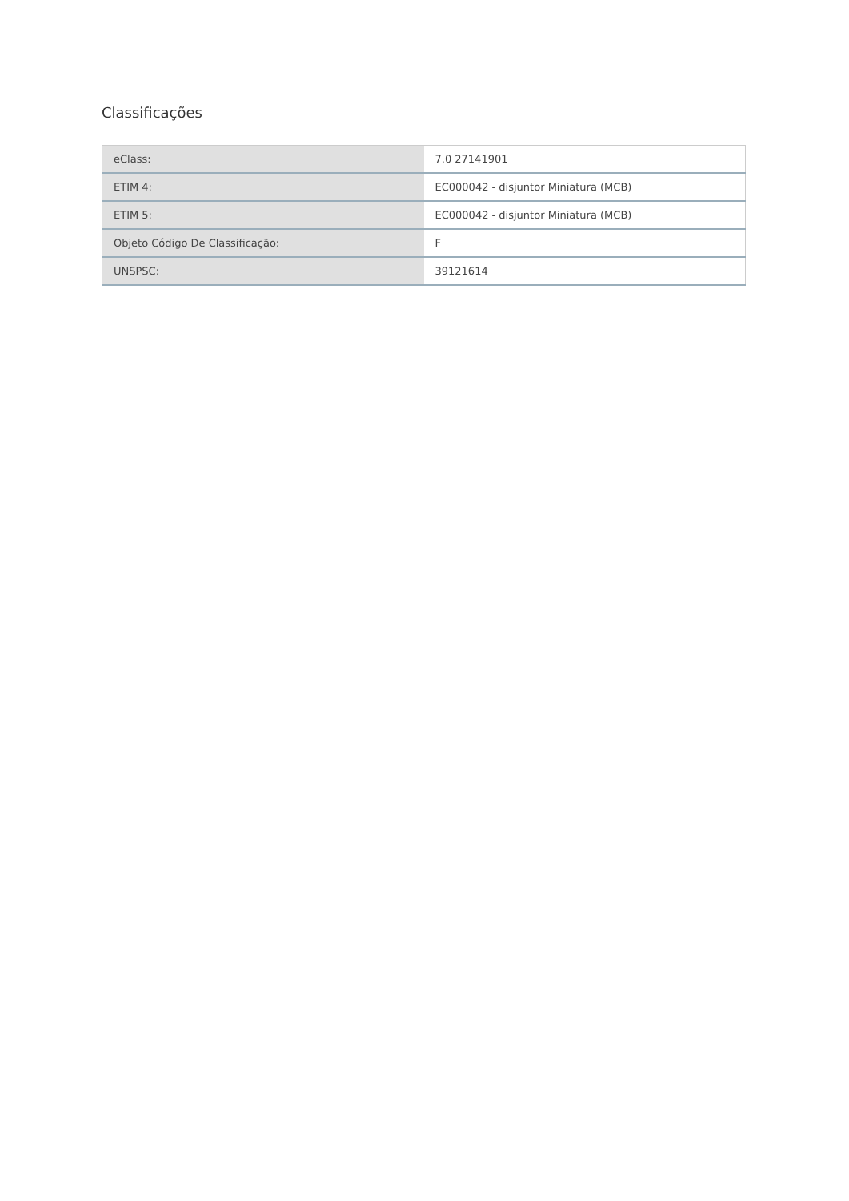Classificações
| eClass: | 7.0 27141901 |
| ETIM 4: | EC000042 - disjuntor Miniatura (MCB) |
| ETIM 5: | EC000042 - disjuntor Miniatura (MCB) |
| Objeto Código De Classificação: | F |
| UNSPSC: | 39121614 |